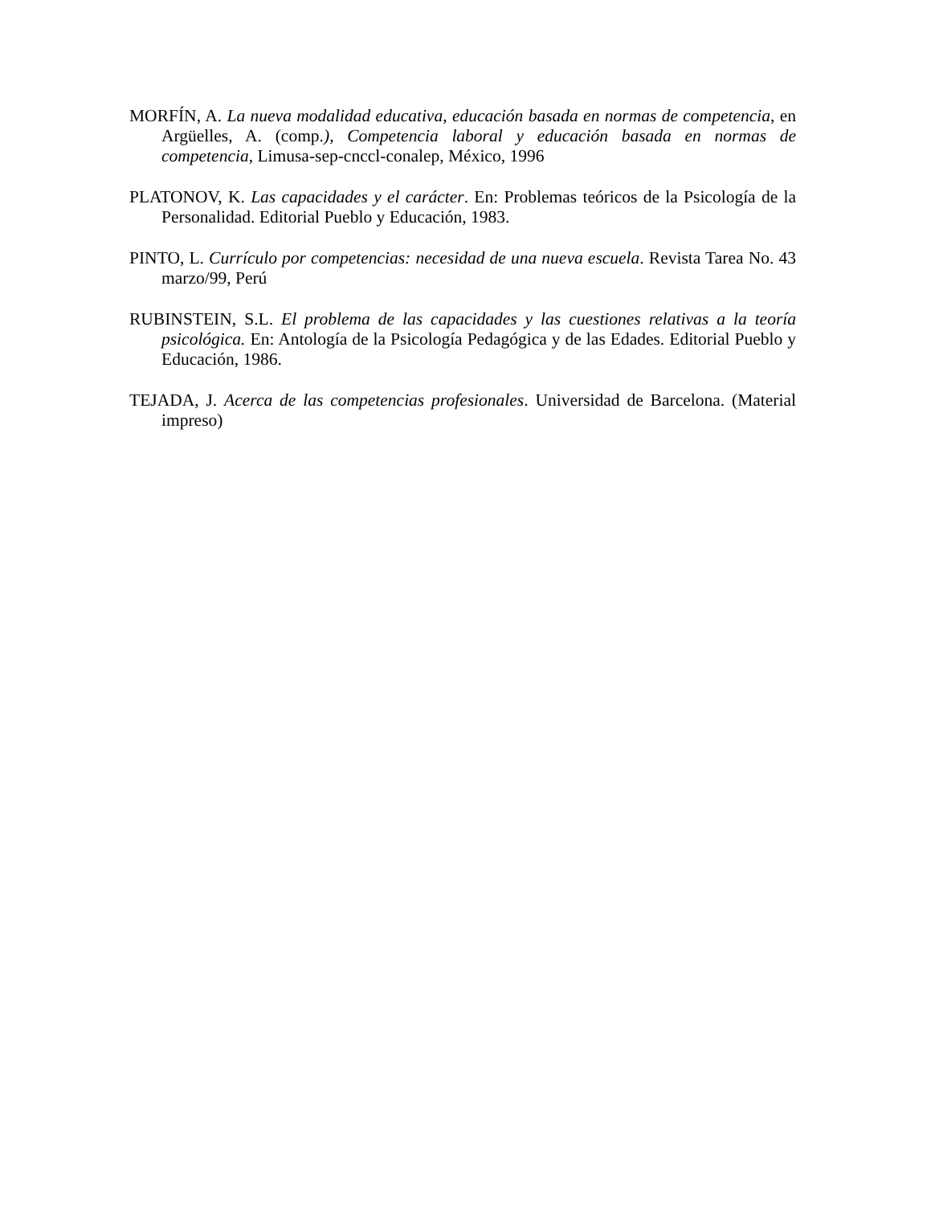MORFÍN, A. La nueva modalidad educativa, educación basada en normas de competencia, en Argüelles, A. (comp.), Competencia laboral y educación basada en normas de competencia, Limusa-sep-cnccl-conalep, México, 1996
PLATONOV, K. Las capacidades y el carácter. En: Problemas teóricos de la Psicología de la Personalidad. Editorial Pueblo y Educación, 1983.
PINTO, L. Currículo por competencias: necesidad de una nueva escuela. Revista Tarea No. 43 marzo/99, Perú
RUBINSTEIN, S.L. El problema de las capacidades y las cuestiones relativas a la teoría psicológica. En: Antología de la Psicología Pedagógica y de las Edades. Editorial Pueblo y Educación, 1986.
TEJADA, J. Acerca de las competencias profesionales. Universidad de Barcelona. (Material impreso)